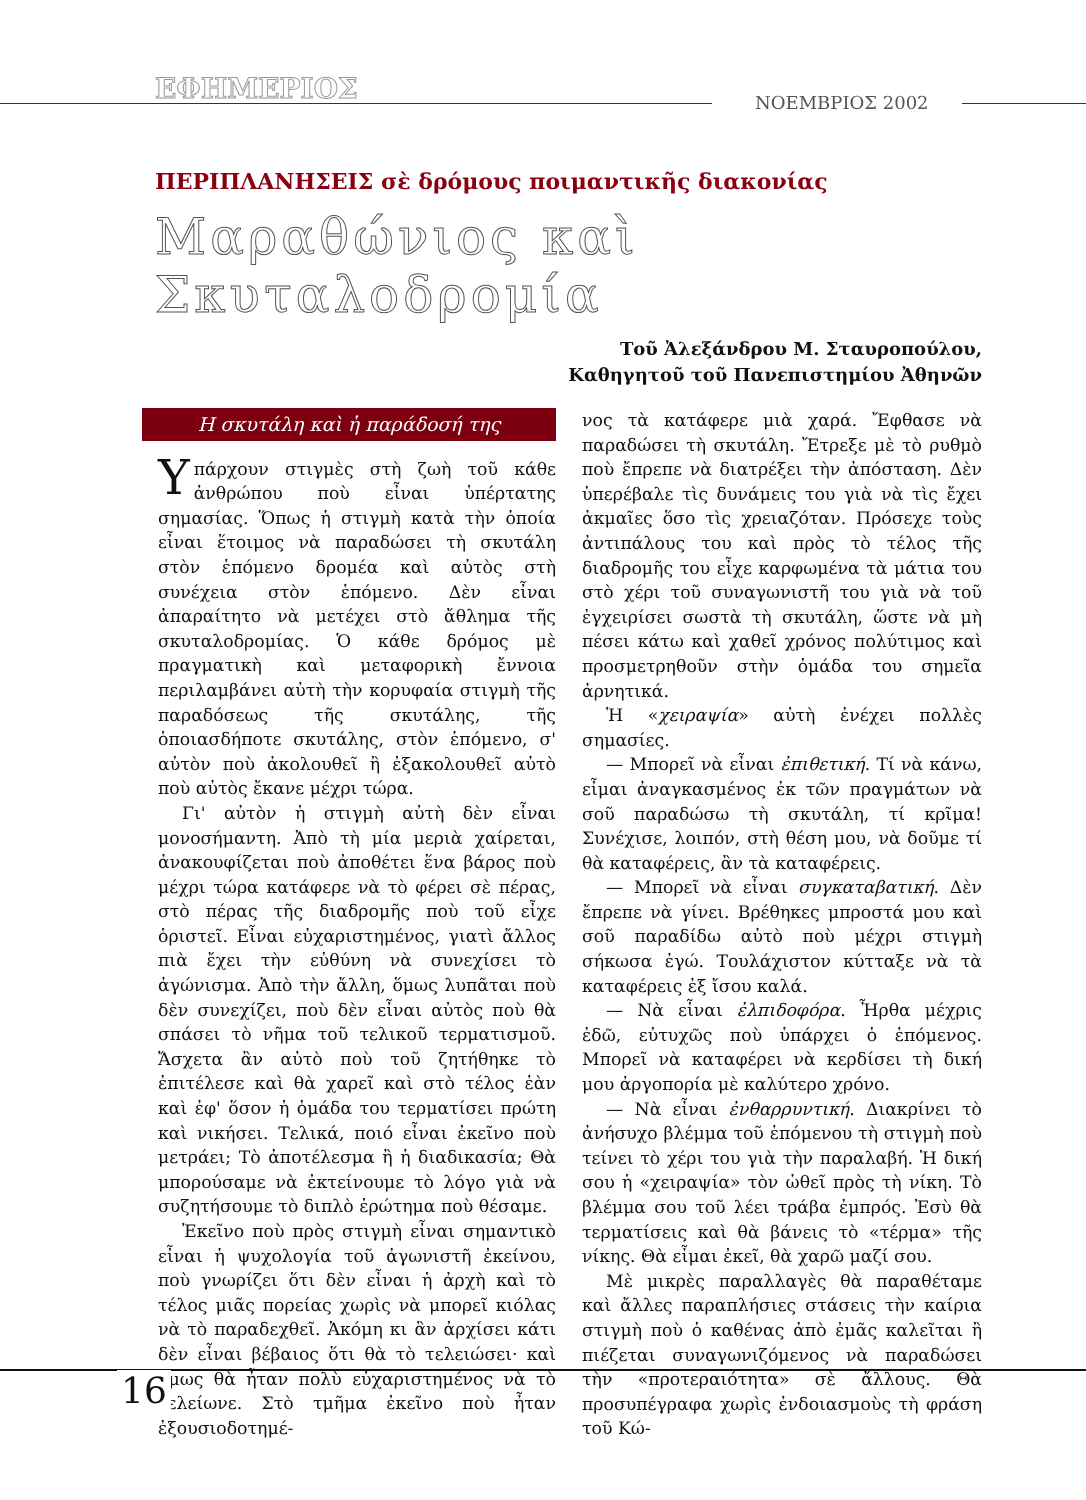ΕΦΗΜΕΡΙΟΣ ΝΟΕΜΒΡΙΟΣ 2002
ΠΕΡΙΠΛΑΝΗΣΕΙΣ σὲ δρόμους ποιμαντικῆς διακονίας
Μαραθώνιος καὶ Σκυταλοδρομία
Τοῦ Ἀλεξάνδρου Μ. Σταυροπούλου,
Καθηγητοῦ τοῦ Πανεπιστημίου Ἀθηνῶν
Η σκυτάλη καὶ ἡ παράδοσή της
Υπάρχουν στιγμὲς στὴ ζωὴ τοῦ κάθε ἀνθρώπου ποὺ εἶναι ὑπέρτατης σημασίας. Ὅπως ἡ στιγμὴ κατὰ τὴν ὁποία εἶναι ἕτοιμος νὰ παραδώσει τὴ σκυτάλη στὸν ἑπόμενο δρομέα καὶ αὐτὸς στὴ συνέχεια στὸν ἑπόμενο. Δὲν εἶναι ἀπαραίτητο νὰ μετέχει στὸ ἄθλημα τῆς σκυταλοδρομίας. Ὁ κάθε δρόμος μὲ πραγματικὴ καὶ μεταφορικὴ ἔννοια περιλαμβάνει αὐτὴ τὴν κορυφαία στιγμὴ τῆς παραδόσεως τῆς σκυτάλης, τῆς ὁποιασδήποτε σκυτάλης, στὸν ἑπόμενο, σ' αὐτὸν ποὺ ἀκολουθεῖ ἢ ἐξακολουθεῖ αὐτὸ ποὺ αὐτὸς ἔκανε μέχρι τώρα.
Γι' αὐτὸν ἡ στιγμὴ αὐτὴ δὲν εἶναι μονοσήμαντη. Ἀπὸ τὴ μία μεριὰ χαίρεται, ἀνακουφίζεται ποὺ ἀποθέτει ἕνα βάρος ποὺ μέχρι τώρα κατάφερε νὰ τὸ φέρει σὲ πέρας, στὸ πέρας τῆς διαδρομῆς ποὺ τοῦ εἶχε ὁριστεῖ. Εἶναι εὐχαριστημένος, γιατὶ ἄλλος πιὰ ἔχει τὴν εὐθύνη νὰ συνεχίσει τὸ ἀγώνισμα. Ἀπὸ τὴν ἄλλη, ὅμως λυπᾶται ποὺ δὲν συνεχίζει, ποὺ δὲν εἶναι αὐτὸς ποὺ θὰ σπάσει τὸ νῆμα τοῦ τελικοῦ τερματισμοῦ. Ἄσχετα ἂν αὐτὸ ποὺ τοῦ ζητήθηκε τὸ ἐπιτέλεσε καὶ θὰ χαρεῖ καὶ στὸ τέλος ἐὰν καὶ ἐφ' ὅσον ἡ ὁμάδα του τερματίσει πρώτη καὶ νικήσει. Τελικά, ποιό εἶναι ἐκεῖνο ποὺ μετράει; Τὸ ἀποτέλεσμα ἢ ἡ διαδικασία; Θὰ μπορούσαμε νὰ ἐκτείνουμε τὸ λόγο γιὰ νὰ συζητήσουμε τὸ διπλὸ ἐρώτημα ποὺ θέσαμε.
Ἐκεῖνο ποὺ πρὸς στιγμὴ εἶναι σημαντικὸ εἶναι ἡ ψυχολογία τοῦ ἀγωνιστῆ ἐκείνου, ποὺ γνωρίζει ὅτι δὲν εἶναι ἡ ἀρχὴ καὶ τὸ τέλος μιᾶς πορείας χωρὶς νὰ μπορεῖ κιόλας νὰ τὸ παραδεχθεῖ. Ἀκόμη κι ἂν ἀρχίσει κάτι δὲν εἶναι βέβαιος ὅτι θὰ τὸ τελειώσει· καὶ ὅμως θὰ ἦταν πολὺ εὐχαριστημένος νὰ τὸ τελείωνε. Στὸ τμῆμα ἐκεῖνο ποὺ ἦταν ἐξουσιοδοτημέ-
νος τὰ κατάφερε μιὰ χαρά. Ἔφθασε νὰ παραδώσει τὴ σκυτάλη. Ἔτρεξε μὲ τὸ ρυθμὸ ποὺ ἔπρεπε νὰ διατρέξει τὴν ἀπόσταση. Δὲν ὑπερέβαλε τὶς δυνάμεις του γιὰ νὰ τὶς ἔχει ἀκμαῖες ὅσο τὶς χρειαζόταν. Πρόσεχε τοὺς ἀντιπάλους του καὶ πρὸς τὸ τέλος τῆς διαδρομῆς του εἶχε καρφωμένα τὰ μάτια του στὸ χέρι τοῦ συναγωνιστῆ του γιὰ νὰ τοῦ ἐγχειρίσει σωστὰ τὴ σκυτάλη, ὥστε νὰ μὴ πέσει κάτω καὶ χαθεῖ χρόνος πολύτιμος καὶ προσμετρηθοῦν στὴν ὁμάδα του σημεῖα ἀρνητικά.
Ἡ «χειραψία» αὐτὴ ἐνέχει πολλὲς σημασίες.
— Μπορεῖ νὰ εἶναι ἐπιθετική. Τί νὰ κάνω, εἶμαι ἀναγκασμένος ἐκ τῶν πραγμάτων νὰ σοῦ παραδώσω τὴ σκυτάλη, τί κρῖμα! Συνέχισε, λοιπόν, στὴ θέση μου, νὰ δοῦμε τί θὰ καταφέρεις, ἂν τὰ καταφέρεις.
— Μπορεῖ νὰ εἶναι συγκαταβατική. Δὲν ἔπρεπε νὰ γίνει. Βρέθηκες μπροστά μου καὶ σοῦ παραδίδω αὐτὸ ποὺ μέχρι στιγμὴ σήκωσα ἐγώ. Τουλάχιστον κύτταξε νὰ τὰ καταφέρεις ἐξ ἴσου καλά.
— Νὰ εἶναι ἐλπιδοφόρα. Ἦρθα μέχρις ἐδῶ, εὐτυχῶς ποὺ ὑπάρχει ὁ ἑπόμενος. Μπορεῖ νὰ καταφέρει νὰ κερδίσει τὴ δική μου ἀργοπορία μὲ καλύτερο χρόνο.
— Νὰ εἶναι ἐνθαρρυντική. Διακρίνει τὸ ἀνήσυχο βλέμμα τοῦ ἑπόμενου τὴ στιγμὴ ποὺ τείνει τὸ χέρι του γιὰ τὴν παραλαβή. Ἡ δική σου ἡ «χειραψία» τὸν ὠθεῖ πρὸς τὴ νίκη. Τὸ βλέμμα σου τοῦ λέει τράβα ἐμπρός. Ἐσὺ θὰ τερματίσεις καὶ θὰ βάνεις τὸ «τέρμα» τῆς νίκης. Θὰ εἶμαι ἐκεῖ, θὰ χαρῶ μαζί σου.
Μὲ μικρὲς παραλλαγὲς θὰ παραθέταμε καὶ ἄλλες παραπλήσιες στάσεις τὴν καίρια στιγμὴ ποὺ ὁ καθένας ἀπὸ ἐμᾶς καλεῖται ἢ πιέζεται συναγωνιζόμενος νὰ παραδώσει τὴν «προτεραιότητα» σὲ ἄλλους. Θὰ προσυπέγραφα χωρὶς ἐνδοιασμοὺς τὴ φράση τοῦ Κώ-
16